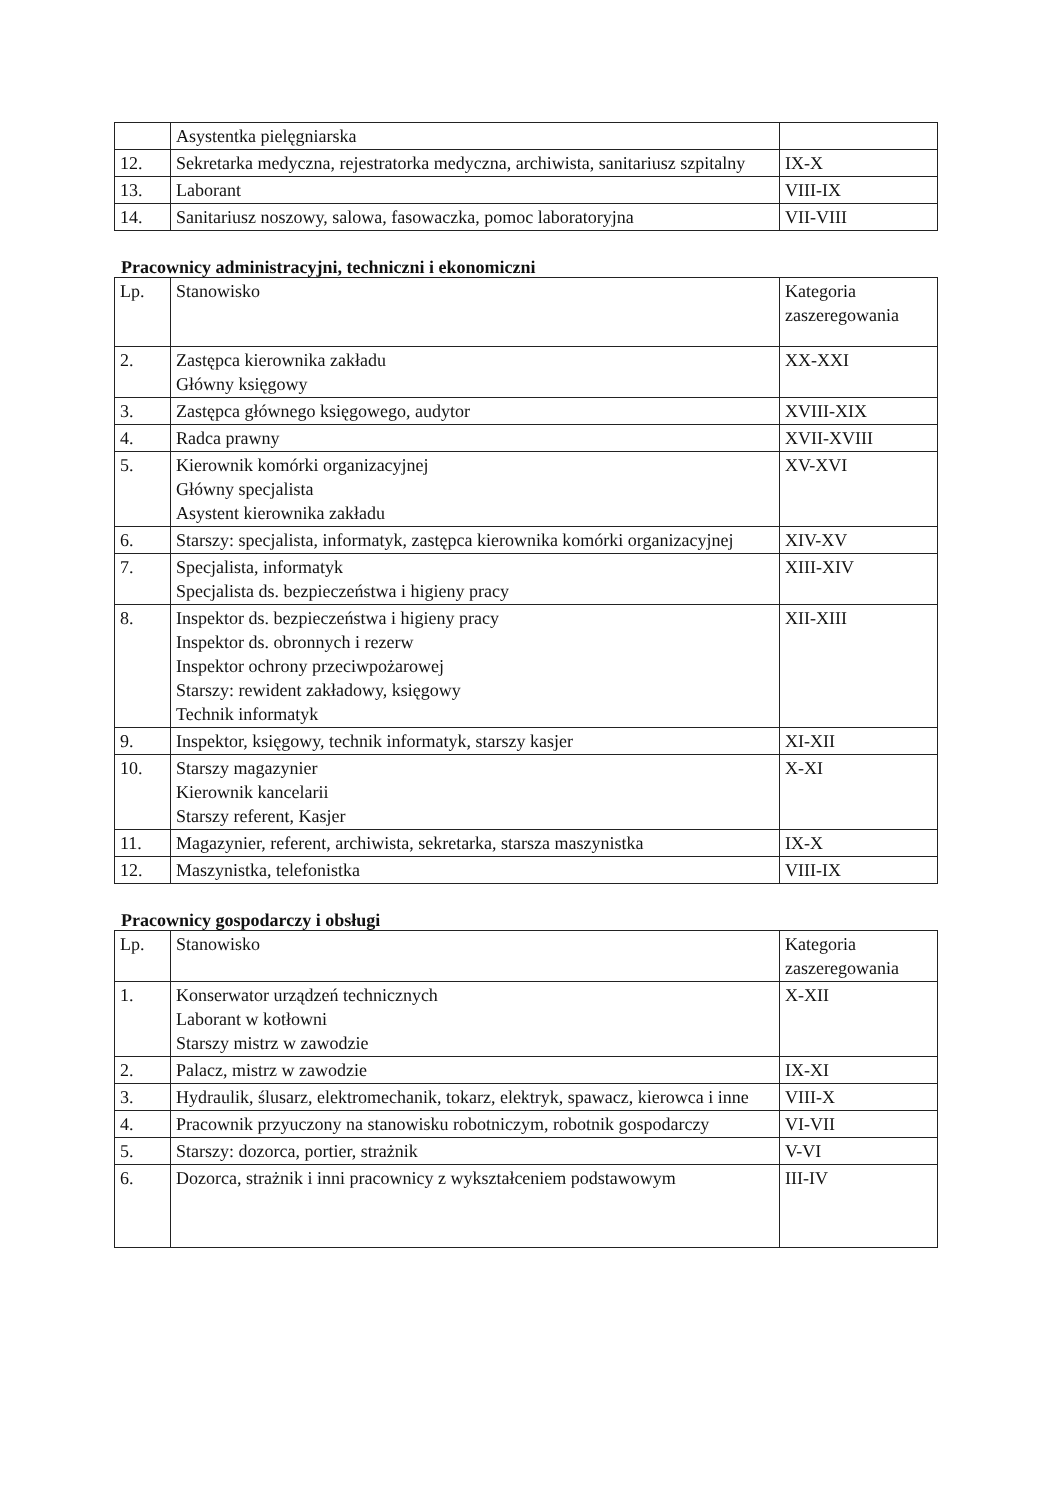| | Asystentka pielęgniarska | |
| 12. | Sekretarka medyczna, rejestratorka medyczna, archiwista, sanitariusz szpitalny | IX-X |
| 13. | Laborant | VIII-IX |
| 14. | Sanitariusz noszowy, salowa, fasowaczka, pomoc laboratoryjna | VII-VIII |
Pracownicy administracyjni, techniczni i ekonomiczni
| Lp. | Stanowisko | Kategoria zaszeregowania |
| --- | --- | --- |
| 2. | Zastępca kierownika zakładu Główny księgowy | XX-XXI |
| 3. | Zastępca głównego księgowego, audytor | XVIII-XIX |
| 4. | Radca prawny | XVII-XVIII |
| 5. | Kierownik komórki organizacyjnej Główny specjalista Asystent kierownika zakładu | XV-XVI |
| 6. | Starszy: specjalista, informatyk, zastępca kierownika komórki organizacyjnej | XIV-XV |
| 7. | Specjalista, informatyk Specjalista ds. bezpieczeństwa i higieny pracy | XIII-XIV |
| 8. | Inspektor ds. bezpieczeństwa i higieny pracy Inspektor ds. obronnych i rezerw Inspektor ochrony przeciwpożarowej Starszy: rewident zakładowy, księgowy Technik informatyk | XII-XIII |
| 9. | Inspektor, księgowy, technik informatyk, starszy kasjer | XI-XII |
| 10. | Starszy magazynier Kierownik kancelarii Starszy referent, Kasjer | X-XI |
| 11. | Magazynier, referent, archiwista, sekretarka, starsza maszynistka | IX-X |
| 12. | Maszynistka, telefonistka | VIII-IX |
Pracownicy gospodarczy i obsługi
| Lp. | Stanowisko | Kategoria zaszeregowania |
| --- | --- | --- |
| 1. | Konserwator urządzeń technicznych Laborant w kotłowni Starszy mistrz w zawodzie | X-XII |
| 2. | Palacz, mistrz w zawodzie | IX-XI |
| 3. | Hydraulik, ślusarz, elektromechanik, tokarz, elektryk, spawacz, kierowca i inne | VIII-X |
| 4. | Pracownik przyuczony na stanowisku robotniczym, robotnik gospodarczy | VI-VII |
| 5. | Starszy: dozorca, portier, strażnik | V-VI |
| 6. | Dozorca, strażnik i inni pracownicy z wykształceniem podstawowym | III-IV |